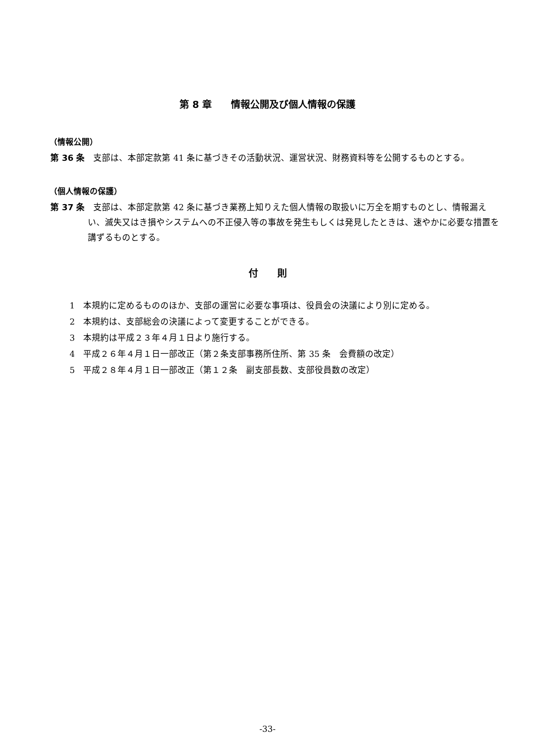第 8 章　　情報公開及び個人情報の保護
（情報公開）
第 36 条　支部は、本部定款第 41 条に基づきその活動状況、運営状況、財務資料等を公開するものとする。
（個人情報の保護）
第 37 条　支部は、本部定款第 42 条に基づき業務上知りえた個人情報の取扱いに万全を期すものとし、情報漏えい、滅失又はき損やシステムへの不正侵入等の事故を発生もしくは発見したときは、速やかに必要な措置を講ずるものとする。
付　　則
1　本規約に定めるもののほか、支部の運営に必要な事項は、役員会の決議により別に定める。
2　本規約は、支部総会の決議によって変更することができる。
3　本規約は平成２３年４月１日より施行する。
4　平成２６年４月１日一部改正（第２条支部事務所住所、第 35 条　会費額の改定）
5　平成２８年４月１日一部改正（第１２条　副支部長数、支部役員数の改定）
-33-